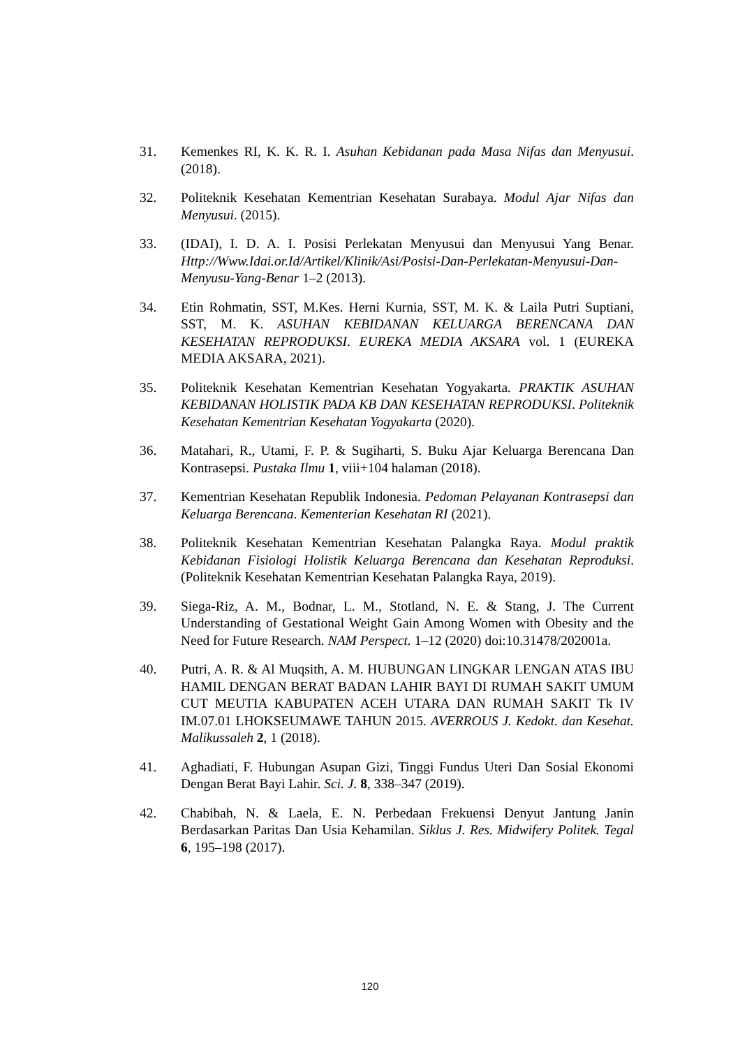31. Kemenkes RI, K. K. R. I. Asuhan Kebidanan pada Masa Nifas dan Menyusui. (2018).
32. Politeknik Kesehatan Kementrian Kesehatan Surabaya. Modul Ajar Nifas dan Menyusui. (2015).
33. (IDAI), I. D. A. I. Posisi Perlekatan Menyusui dan Menyusui Yang Benar. Http://Www.Idai.or.Id/Artikel/Klinik/Asi/Posisi-Dan-Perlekatan-Menyusui-Dan-Menyusu-Yang-Benar 1–2 (2013).
34. Etin Rohmatin, SST, M.Kes. Herni Kurnia, SST, M. K. & Laila Putri Suptiani, SST, M. K. ASUHAN KEBIDANAN KELUARGA BERENCANA DAN KESEHATAN REPRODUKSI. EUREKA MEDIA AKSARA vol. 1 (EUREKA MEDIA AKSARA, 2021).
35. Politeknik Kesehatan Kementrian Kesehatan Yogyakarta. PRAKTIK ASUHAN KEBIDANAN HOLISTIK PADA KB DAN KESEHATAN REPRODUKSI. Politeknik Kesehatan Kementrian Kesehatan Yogyakarta (2020).
36. Matahari, R., Utami, F. P. & Sugiharti, S. Buku Ajar Keluarga Berencana Dan Kontrasepsi. Pustaka Ilmu 1, viii+104 halaman (2018).
37. Kementrian Kesehatan Republik Indonesia. Pedoman Pelayanan Kontrasepsi dan Keluarga Berencana. Kementerian Kesehatan RI (2021).
38. Politeknik Kesehatan Kementrian Kesehatan Palangka Raya. Modul praktik Kebidanan Fisiologi Holistik Keluarga Berencana dan Kesehatan Reproduksi. (Politeknik Kesehatan Kementrian Kesehatan Palangka Raya, 2019).
39. Siega-Riz, A. M., Bodnar, L. M., Stotland, N. E. & Stang, J. The Current Understanding of Gestational Weight Gain Among Women with Obesity and the Need for Future Research. NAM Perspect. 1–12 (2020) doi:10.31478/202001a.
40. Putri, A. R. & Al Muqsith, A. M. HUBUNGAN LINGKAR LENGAN ATAS IBU HAMIL DENGAN BERAT BADAN LAHIR BAYI DI RUMAH SAKIT UMUM CUT MEUTIA KABUPATEN ACEH UTARA DAN RUMAH SAKIT Tk IV IM.07.01 LHOKSEUMAWE TAHUN 2015. AVERROUS J. Kedokt. dan Kesehat. Malikussaleh 2, 1 (2018).
41. Aghadiati, F. Hubungan Asupan Gizi, Tinggi Fundus Uteri Dan Sosial Ekonomi Dengan Berat Bayi Lahir. Sci. J. 8, 338–347 (2019).
42. Chabibah, N. & Laela, E. N. Perbedaan Frekuensi Denyut Jantung Janin Berdasarkan Paritas Dan Usia Kehamilan. Siklus J. Res. Midwifery Politek. Tegal 6, 195–198 (2017).
120